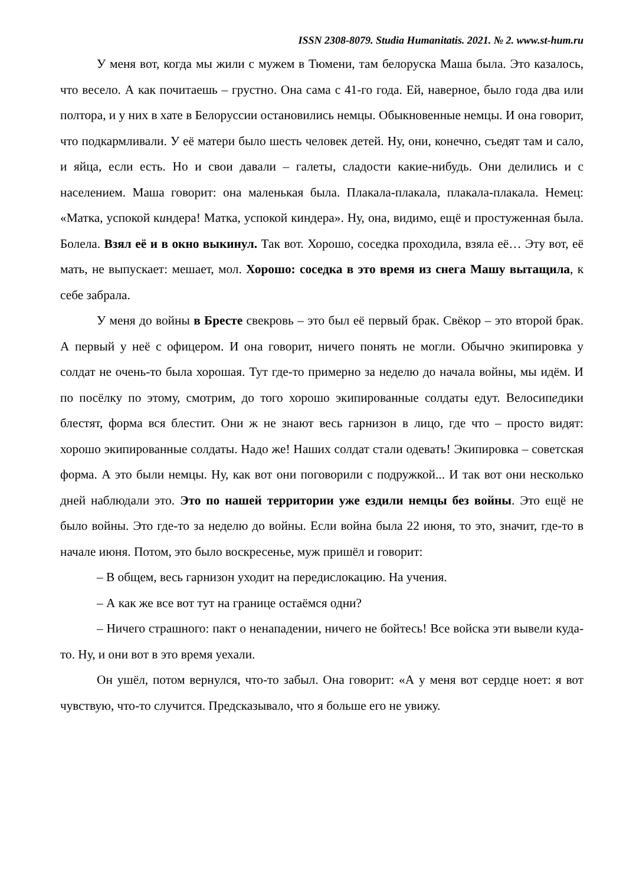ISSN 2308-8079. Studia Humanitatis. 2021. № 2. www.st-hum.ru
У меня вот, когда мы жили с мужем в Тюмени, там белоруска Маша была. Это казалось, что весело. А как почитаешь – грустно. Она сама с 41-го года. Ей, наверное, было года два или полтора, и у них в хате в Белоруссии остановились немцы. Обыкновенные немцы. И она говорит, что подкармливали. У её матери было шесть человек детей. Ну, они, конечно, съедят там и сало, и яйца, если есть. Но и свои давали – галеты, сладости какие-нибудь. Они делились и с населением. Маша говорит: она маленькая была. Плакала-плакала, плакала-плакала. Немец: «Матка, успокой киндера! Матка, успокой киндера». Ну, она, видимо, ещё и простуженная была. Болела. Взял её и в окно выкинул. Так вот. Хорошо, соседка проходила, взяла её… Эту вот, её мать, не выпускает: мешает, мол. Хорошо: соседка в это время из снега Машу вытащила, к себе забрала.
У меня до войны в Бресте свекровь – это был её первый брак. Свёкор – это второй брак. А первый у неё с офицером. И она говорит, ничего понять не могли. Обычно экипировка у солдат не очень-то была хорошая. Тут где-то примерно за неделю до начала войны, мы идём. И по посёлку по этому, смотрим, до того хорошо экипированные солдаты едут. Велосипедики блестят, форма вся блестит. Они ж не знают весь гарнизон в лицо, где что – просто видят: хорошо экипированные солдаты. Надо же! Наших солдат стали одевать! Экипировка – советская форма. А это были немцы. Ну, как вот они поговорили с подружкой... И так вот они несколько дней наблюдали это. Это по нашей территории уже ездили немцы без войны. Это ещё не было войны. Это где-то за неделю до войны. Если война была 22 июня, то это, значит, где-то в начале июня. Потом, это было воскресенье, муж пришёл и говорит:
– В общем, весь гарнизон уходит на передислокацию. На учения.
– А как же все вот тут на границе остаёмся одни?
– Ничего страшного: пакт о ненападении, ничего не бойтесь! Все войска эти вывели куда-то. Ну, и они вот в это время уехали.
Он ушёл, потом вернулся, что-то забыл. Она говорит: «А у меня вот сердце ноет: я вот чувствую, что-то случится. Предсказывало, что я больше его не увижу.